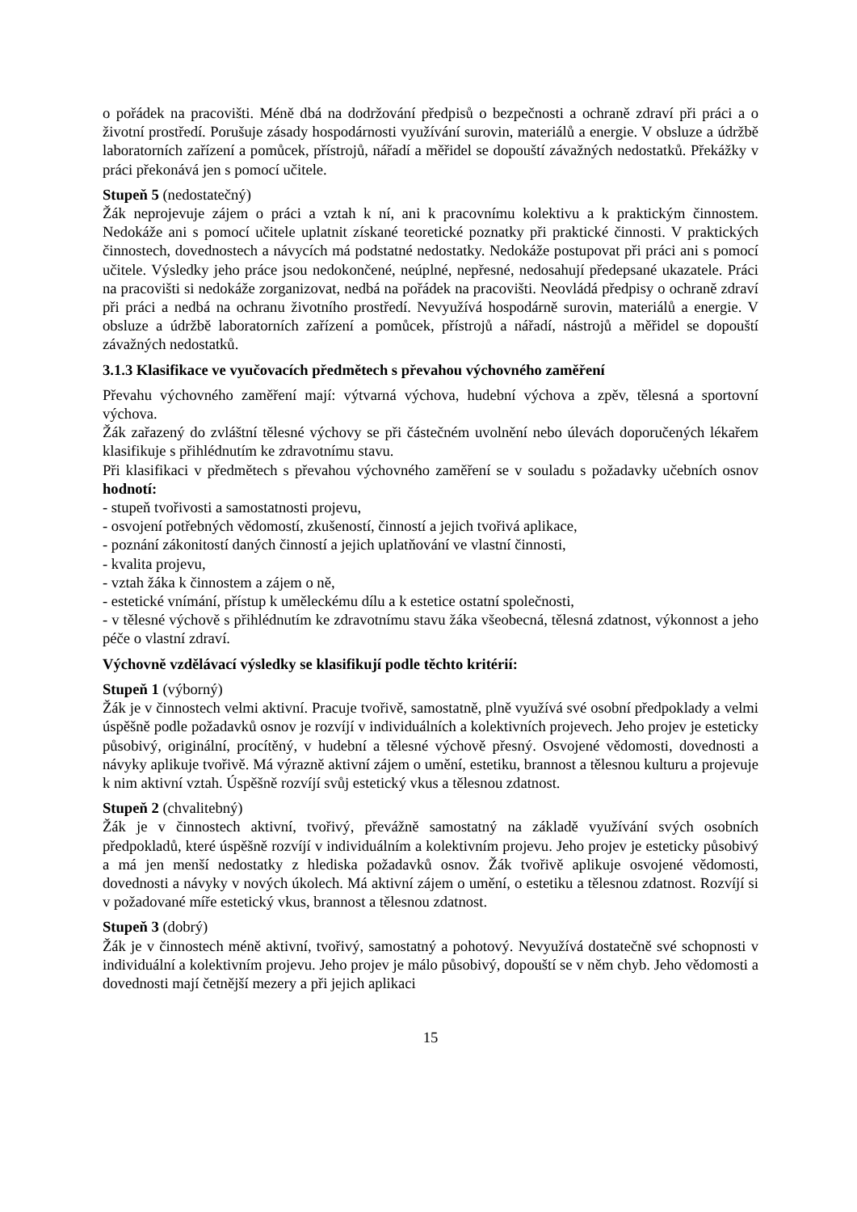o pořádek na pracovišti. Méně dbá na dodržování předpisů o bezpečnosti a ochraně zdraví při práci a o životní prostředí. Porušuje zásady hospodárnosti využívání surovin, materiálů a energie. V obsluze a údržbě laboratorních zařízení a pomůcek, přístrojů, nářadí a měřidel se dopouští závažných nedostatků. Překážky v práci překonává jen s pomocí učitele.
Stupeň 5 (nedostatečný)
Žák neprojevuje zájem o práci a vztah k ní, ani k pracovnímu kolektivu a k praktickým činnostem. Nedokáže ani s pomocí učitele uplatnit získané teoretické poznatky při praktické činnosti. V praktických činnostech, dovednostech a návycích má podstatné nedostatky. Nedokáže postupovat při práci ani s pomocí učitele. Výsledky jeho práce jsou nedokončené, neúplné, nepřesné, nedosahují předepsané ukazatele. Práci na pracovišti si nedokáže zorganizovat, nedbá na pořádek na pracovišti. Neovládá předpisy o ochraně zdraví při práci a nedbá na ochranu životního prostředí. Nevyužívá hospodárně surovin, materiálů a energie. V obsluze a údržbě laboratorních zařízení a pomůcek, přístrojů a nářadí, nástrojů a měřidel se dopouští závažných nedostatků.
3.1.3 Klasifikace ve vyučovacích předmětech s převahou výchovného zaměření
Převahu výchovného zaměření mají: výtvarná výchova, hudební výchova a zpěv, tělesná a sportovní výchova.
Žák zařazený do zvláštní tělesné výchovy se při částečném uvolnění nebo úlevách doporučených lékařem klasifikuje s přihlédnutím ke zdravotnímu stavu.
Při klasifikaci v předmětech s převahou výchovného zaměření se v souladu s požadavky učebních osnov hodnotí:
- stupeň tvořivosti a samostatnosti projevu,
- osvojení potřebných vědomostí, zkušeností, činností a jejich tvořivá aplikace,
- poznání zákonitostí daných činností a jejich uplatňování ve vlastní činnosti,
- kvalita projevu,
- vztah žáka k činnostem a zájem o ně,
- estetické vnímání, přístup k uměleckému dílu a k estetice ostatní společnosti,
- v tělesné výchově s přihlédnutím ke zdravotnímu stavu žáka všeobecná, tělesná zdatnost, výkonnost a jeho péče o vlastní zdraví.
Výchovně vzdělávací výsledky se klasifikují podle těchto kritérií:
Stupeň 1 (výborný)
Žák je v činnostech velmi aktivní. Pracuje tvořivě, samostatně, plně využívá své osobní předpoklady a velmi úspěšně podle požadavků osnov je rozvíjí v individuálních a kolektivních projevech. Jeho projev je esteticky působivý, originální, procítěný, v hudební a tělesné výchově přesný. Osvojené vědomosti, dovednosti a návyky aplikuje tvořivě. Má výrazně aktivní zájem o umění, estetiku, brannost a tělesnou kulturu a projevuje k nim aktivní vztah. Úspěšně rozvíjí svůj estetický vkus a tělesnou zdatnost.
Stupeň 2 (chvalitebný)
Žák je v činnostech aktivní, tvořivý, převážně samostatný na základě využívání svých osobních předpokladů, které úspěšně rozvíjí v individuálním a kolektivním projevu. Jeho projev je esteticky působivý a má jen menší nedostatky z hlediska požadavků osnov. Žák tvořivě aplikuje osvojené vědomosti, dovednosti a návyky v nových úkolech. Má aktivní zájem o umění, o estetiku a tělesnou zdatnost. Rozvíjí si v požadované míře estetický vkus, brannost a tělesnou zdatnost.
Stupeň 3 (dobrý)
Žák je v činnostech méně aktivní, tvořivý, samostatný a pohotový. Nevyužívá dostatečně své schopnosti v individuální a kolektivním projevu. Jeho projev je málo působivý, dopouští se v něm chyb. Jeho vědomosti a dovednosti mají četnější mezery a při jejich aplikaci
15